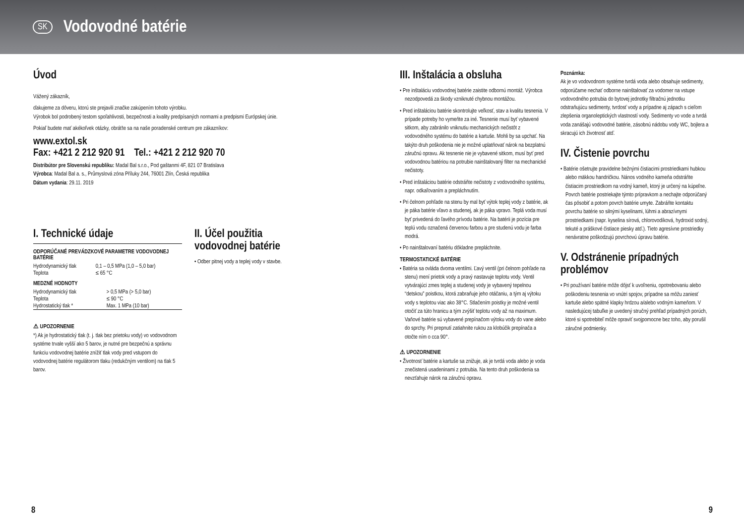SK
Vodovodné batérie
Úvod
Vážený zákazník,
ďakujeme za dôveru, ktorú ste prejavili značke zakúpením tohoto výrobku.
Výrobok bol podrobený testom spoľahlivosti, bezpečnosti a kvality predpísaných normami a predpismi Európskej únie.
Pokiaľ budete mať akékoľvek otázky, obráťte sa na naše poradenské centrum pre zákazníkov:
www.extol.sk
Fax: +421 2 212 920 91 Tel.: +421 2 212 920 70
Distribútor pre Slovenskú republiku: Madal Bal s.r.o., Pod gaštanmi 4F, 821 07 Bratislava
Výrobca: Madal Bal a. s., Průmyslová zóna Příluky 244, 76001 Zlín, Česká republika
Dátum vydania: 29.11. 2019
I. Technické údaje
ODPORÚČANÉ PREVÁDZKOVÉ PARAMETRE VODOVODNEJ BATÉRIE
| Hydrodynamický tlak | 0,1 – 0,5 MPa (1,0 – 5,0 bar) |
| Teplota | ≤ 65 °C |
MEDZNÉ HODNOTY
| Hydrodynamický tlak | > 0,5 MPa (> 5,0 bar) |
| Teplota | ≤ 90 °C |
| Hydrostatický tlak * | Max. 1 MPa (10 bar) |
⚠ UPOZORNENIE
*) Ak je hydrostatický tlak (t. j. tlak bez prietoku vody) vo vodovodnom systéme trvale vyšší ako 5 barov, je nutné pre bezpečnú a správnu funkciu vodovodnej batérie znížiť tlak vody pred vstupom do vodovodnej batérie regulátorom tlaku (redukčným ventilom) na tlak 5 barov.
II. Účel použitia vodovodnej batérie
• Odber pitnej vody a teplej vody v stavbe.
III. Inštalácia a obsluha
• Pre inštaláciu vodovodnej batérie zaistite odbornú montáž. Výrobca nezodpovedá za škody vzniknuté chybnou montážou.
• Pred inštaláciou batérie skontrolujte veľkosť, stav a kvalitu tesnenia. V prípade potreby ho vymeňte za iné. Tesnenie musí byť vybavené sitkom, aby zabránilo vniknutiu mechanických nečistôt z vodovodného systému do batérie a kartuše. Mohli by sa upchať. Na takýto druh poškodenia nie je možné uplatňovať nárok na bezplatnú záručnú opravu. Ak tesnenie nie je vybavené sitkom, musí byť pred vodovodnou batériou na potrubie nainštalovaný filter na mechanické nečistoty.
• Pred inštaláciou batérie odstráňte nečistoty z vodovodného systému, napr. odkaľovaním a prepláchnutím.
• Pri čelnom pohľade na stenu by mal byť výtok teplej vody z batérie, ak je páka batérie vľavo a studenej, ak je páka vpravo. Teplá voda musí byť privedená do ľavého prívodu batérie. Na batérii je pozícia pre teplú vodu označená červenou farbou a pre studenú vodu je farba modrá.
• Po nainštalovaní batériu dôkladne prepláchnite.
TERMOSTATICKÉ BATÉRIE
• Batéria sa ovláda dvoma ventilmi. Ľavý ventil (pri čelnom pohľade na stenu) mení prietok vody a pravý nastavuje teplotu vody. Ventil vytvárajúci zmes teplej a studenej vody je vybavený tepelnou “detskou” poistkou, ktorá zabraňuje jeho otáčaniu, a tým aj výtoku vody s teplotou viac ako 38°C. Stlačením poistky je možné ventil otočiť za túto hranicu a tým zvýšiť teplotu vody až na maximum. Vaňové batérie sú vybavené prepínačom výtoku vody do vane alebo do sprchy. Pri prepnutí zatiahnite rukou za klobúčik prepínača a otočte ním o cca 90°.
⚠ UPOZORNENIE
• Životnosť batérie a kartuše sa znižuje, ak je tvrdá voda alebo je voda znečistená usadeninami z potrubia. Na tento druh poškodenia sa nevzťahuje nárok na záručnú opravu.
Poznámka:
Ak je vo vodovodnom systéme tvrdá voda alebo obsahuje sedimenty, odporúčame nechať odborne nainštalovať za vodomer na vstupe vodovodného potrubia do bytovej jednotky filtračnú jednotku odstraňujúcu sedimenty, tvrdosť vody a prípadne aj zápach s cieľom zlepšenia organoleptických vlastností vody. Sedimenty vo vode a tvrdá voda zanášajú vodovodné batérie, zásobnú nádobu vody WC, bojlera a skracujú ich životnosť atď.
IV. Čistenie povrchu
• Batérie ošetrujte pravidelne bežnými čistiacimi prostriedkami hubkou alebo mäkkou handričkou. Nános vodného kameňa odstráňte čistiacim prostriedkom na vodný kameň, ktorý je určený na kúpeľne. Povrch batérie postriekajte týmto prípravkom a nechajte odporúčaný čas pôsobiť a potom povrch batérie umyte. Zabráňte kontaktu povrchu batérie so silnými kyselinami, lúhmi a abrazívnymi prostriedkami (napr. kyselina sírová, chlorovodíková, hydroxid sodný, tekuté a práškové čistiace piesky atď.). Tieto agresívne prostriedky nenávratne poškodzujú povrchovú úpravu batérie.
V. Odstránenie prípadných problémov
• Pri používaní batérie môže dôjsť k uvoľneniu, opotrebovaniu alebo poškodeniu tesnenia vo vnútri spojov, prípadne sa môžu zaniesť kartuše alebo spätné klapky hrdzou a/alebo vodným kameňom. V nasledujúcej tabuľke je uvedený stručný prehľad prípadných porúch, ktoré si spotrebiteľ môže opraviť svojpomocne bez toho, aby porušil záručné podmienky.
8 9